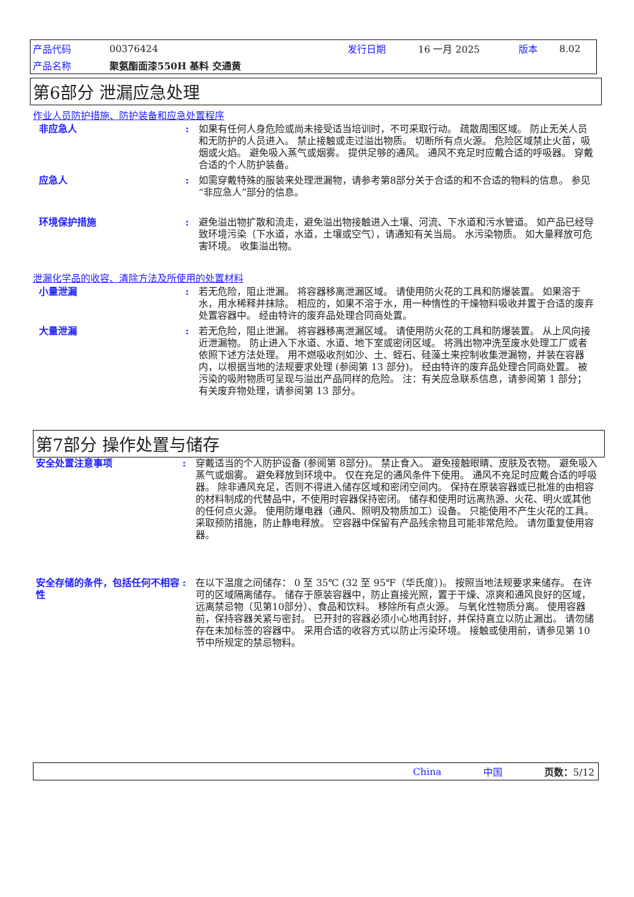| 产品代码 | 00376424 | 发行日期 | 16 一月 2025 | 版本 | 8.02 |
| 产品名称 | 聚氨酯面漆550H 基料 交通黄 | | | | |
第6部分 泄漏应急处理
作业人员防护措施、防护装备和应急处置程序
非应急人 : 如果有任何人身危险或尚未接受适当培训时，不可采取行动。 疏散周围区域。 防止无关人员和无防护的人员进入。 禁止接触或走过溢出物质。 切断所有点火源。 危险区域禁止火苗，吸烟或火焰。 避免吸入蒸气或烟雾。 提供足够的通风。 通风不充足时应戴合适的呼吸器。 穿戴合适的个人防护装备。
应急人 : 如需穿戴特殊的服装来处理泄漏物，请参考第8部分关于合适的和不合适的物料的信息。 参见“非应急人”部分的信息。
环境保护措施 : 避免溢出物扩散和流走，避免溢出物接触进入土壤、河流、下水道和污水管道。 如产品已经导致环境污染（下水道，水道，土壤或空气），请通知有关当局。 水污染物质。 如大量释放可危害环境。 收集溢出物。
泄漏化学品的收容、清除方法及所使用的处置材料
小量泄漏 : 若无危险，阻止泄漏。 将容器移离泄漏区域。 请使用防火花的工具和防爆装置。 如果溶于水，用水稀释并抹除。 相应的，如果不溶于水，用一种惰性的干燥物料吸收并置于合适的废弃处置容器中。 经由特许的废弃品处理合同商处置。
大量泄漏 : 若无危险，阻止泄漏。 将容器移离泄漏区域。 请使用防火花的工具和防爆装置。 从上风向接近泄漏物。 防止进入下水道、水道、地下室或密闭区域。 将溅出物冲洗至废水处理工厂或者依照下述方法处理。 用不燃吸收剂如沙、土、蛭石、硅藻土来控制收集泄漏物，并装在容器内，以根据当地的法规要求处理 (参阅第 13 部分)。 经由特许的废弃品处理合同商处置。 被污染的吸附物质可呈现与溢出产品同样的危险。 注：有关应急联系信息，请参阅第 1 部分；有关废弃物处理，请参阅第 13 部分。
第7部分 操作处置与储存
安全处置注意事项 : 穿戴适当的个人防护设备 (参阅第 8部分)。 禁止食入。 避免接触眼睛、皮肤及衣物。 避免吸入蒸气或烟雾。 避免释放到环境中。 仅在充足的通风条件下使用。 通风不充足时应戴合适的呼吸器。 除非通风充足，否则不得进入储存区域和密闭空间内。 保持在原装容器或已批准的由相容的材料制成的代替品中，不使用时容器保持密闭。 储存和使用时远离热源、火花、明火或其他的任何点火源。 使用防爆电器（通风、照明及物质加工）设备。 只能使用不产生火花的工具。 采取预防措施，防止静电释放。 空容器中保留有产品残余物且可能非常危险。 请勿重复使用容器。
安全存储的条件，包括任何不相容性
: 在以下温度之间储存： 0 至 35℃ (32 至 95℉（华氏度）)。 按照当地法规要求来储存。 在许可的区域隔离储存。 储存于原装容器中，防止直接光照，置于干燥、凉爽和通风良好的区域，远离禁忌物（见第10部分）、食品和饮料。 移除所有点火源。 与氧化性物质分离。 使用容器前，保持容器关紧与密封。 已开封的容器必须小心地再封好，并保持直立以防止漏出。 请勿储存在未加标签的容器中。 采用合适的收容方式以防止污染环境。 接触或使用前，请参见第 10 节中所规定的禁忌物料。
China 中国 页数：5/12